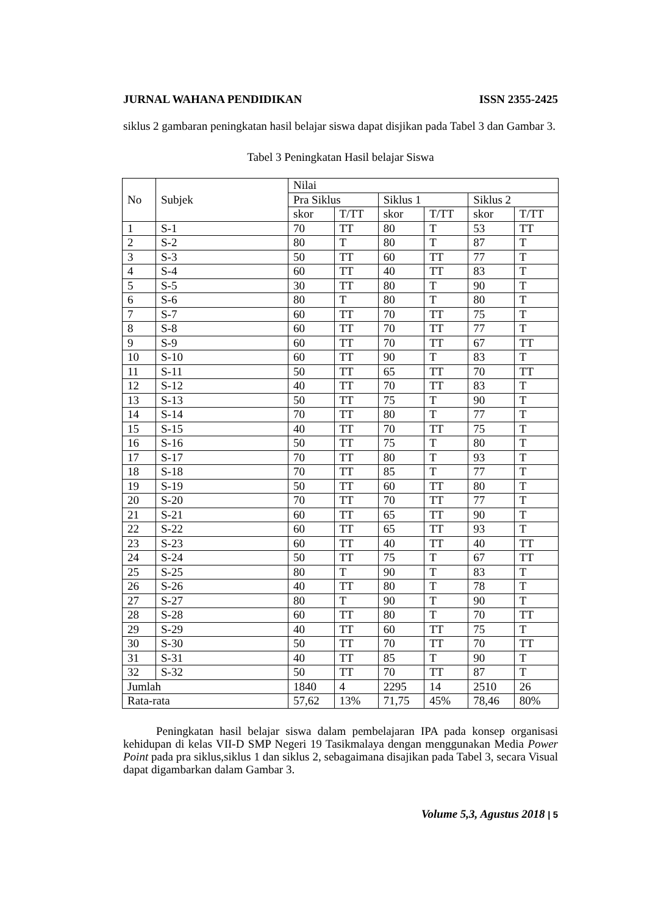JURNAL WAHANA PENDIDIKAN ISSN 2355-2425
siklus 2 gambaran peningkatan hasil belajar siswa dapat disjikan pada Tabel 3 dan Gambar 3.
Tabel 3 Peningkatan Hasil belajar Siswa
| No | Subjek | Nilai | | | | | |
| --- | --- | --- | --- | --- | --- | --- | --- |
| | | Pra Siklus | | Siklus 1 | | Siklus 2 | |
| | | skor | T/TT | skor | T/TT | skor | T/TT |
| 1 | S-1 | 70 | TT | 80 | T | 53 | TT |
| 2 | S-2 | 80 | T | 80 | T | 87 | T |
| 3 | S-3 | 50 | TT | 60 | TT | 77 | T |
| 4 | S-4 | 60 | TT | 40 | TT | 83 | T |
| 5 | S-5 | 30 | TT | 80 | T | 90 | T |
| 6 | S-6 | 80 | T | 80 | T | 80 | T |
| 7 | S-7 | 60 | TT | 70 | TT | 75 | T |
| 8 | S-8 | 60 | TT | 70 | TT | 77 | T |
| 9 | S-9 | 60 | TT | 70 | TT | 67 | TT |
| 10 | S-10 | 60 | TT | 90 | T | 83 | T |
| 11 | S-11 | 50 | TT | 65 | TT | 70 | TT |
| 12 | S-12 | 40 | TT | 70 | TT | 83 | T |
| 13 | S-13 | 50 | TT | 75 | T | 90 | T |
| 14 | S-14 | 70 | TT | 80 | T | 77 | T |
| 15 | S-15 | 40 | TT | 70 | TT | 75 | T |
| 16 | S-16 | 50 | TT | 75 | T | 80 | T |
| 17 | S-17 | 70 | TT | 80 | T | 93 | T |
| 18 | S-18 | 70 | TT | 85 | T | 77 | T |
| 19 | S-19 | 50 | TT | 60 | TT | 80 | T |
| 20 | S-20 | 70 | TT | 70 | TT | 77 | T |
| 21 | S-21 | 60 | TT | 65 | TT | 90 | T |
| 22 | S-22 | 60 | TT | 65 | TT | 93 | T |
| 23 | S-23 | 60 | TT | 40 | TT | 40 | TT |
| 24 | S-24 | 50 | TT | 75 | T | 67 | TT |
| 25 | S-25 | 80 | T | 90 | T | 83 | T |
| 26 | S-26 | 40 | TT | 80 | T | 78 | T |
| 27 | S-27 | 80 | T | 90 | T | 90 | T |
| 28 | S-28 | 60 | TT | 80 | T | 70 | TT |
| 29 | S-29 | 40 | TT | 60 | TT | 75 | T |
| 30 | S-30 | 50 | TT | 70 | TT | 70 | TT |
| 31 | S-31 | 40 | TT | 85 | T | 90 | T |
| 32 | S-32 | 50 | TT | 70 | TT | 87 | T |
| Jumlah | | 1840 | 4 | 2295 | 14 | 2510 | 26 |
| Rata-rata | | 57,62 | 13% | 71,75 | 45% | 78,46 | 80% |
Peningkatan hasil belajar siswa dalam pembelajaran IPA pada konsep organisasi kehidupan di kelas VII-D SMP Negeri 19 Tasikmalaya dengan menggunakan Media Power Point pada pra siklus,siklus 1 dan siklus 2, sebagaimana disajikan pada Tabel 3, secara Visual dapat digambarkan dalam Gambar 3.
Volume 5,3, Agustus 2018 | 5